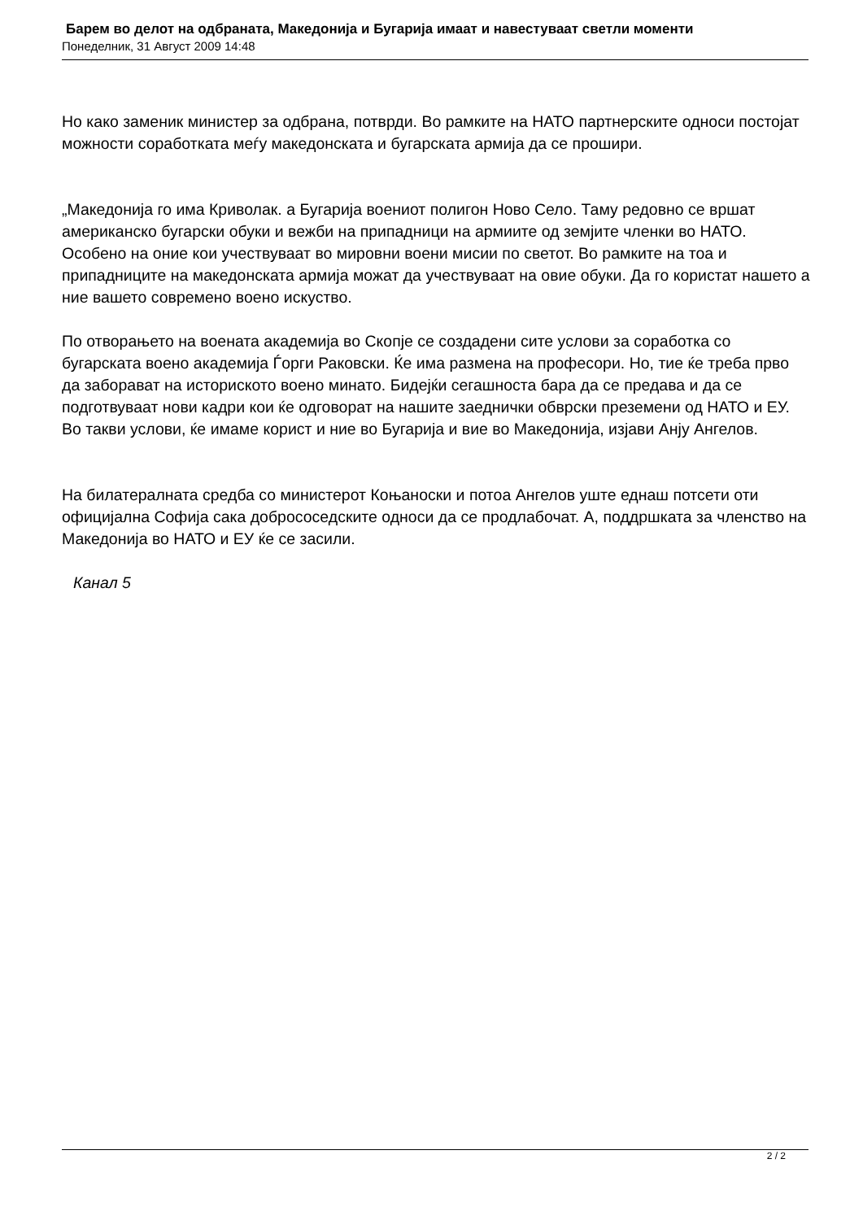Барем во делот на одбраната, Македонија и Бугарија имаат и навестуваат светли моменти
Понеделник, 31 Август 2009 14:48
Но како заменик министер за одбрана, потврди. Во рамките на НАТО партнерските односи постојат можности соработката меѓу македонската и бугарската армија да се прошири.
„Македонија го има Криволак. а Бугарија воениот полигон Ново Село. Таму редовно се вршат американско бугарски обуки и вежби на припадници на армиите од земјите членки во НАТО. Особено на оние кои учествуваат во мировни воени мисии по светот. Во рамките на тоа и припадниците на македонската армија можат да учествуваат на овие обуки. Да го користат нашето а ние вашето современо воено искуство.
По отворањето на воената академија во Скопје се создадени сите услови за соработка со бугарската воено академија Ѓорги Раковски. Ќе има размена на професори. Но, тие ќе треба прво да заборават на историското воено минато. Бидејќи сегашноста бара да се предава и да се подготвуваат нови кадри кои ќе одговорат на нашите заеднички обврски преземени од НАТО и ЕУ. Во такви услови, ќе имаме корист и ние во Бугарија и вие во Македонија, изјави Анју Ангелов.
На билатералната средба со министерот Коњаноски и потоа Ангелов уште еднаш потсети оти официјална Софија сака добрососедските односи да се продлабочат. А, поддршката за членство на Македонија во НАТО и ЕУ ќе се засили.
Канал 5
2 / 2